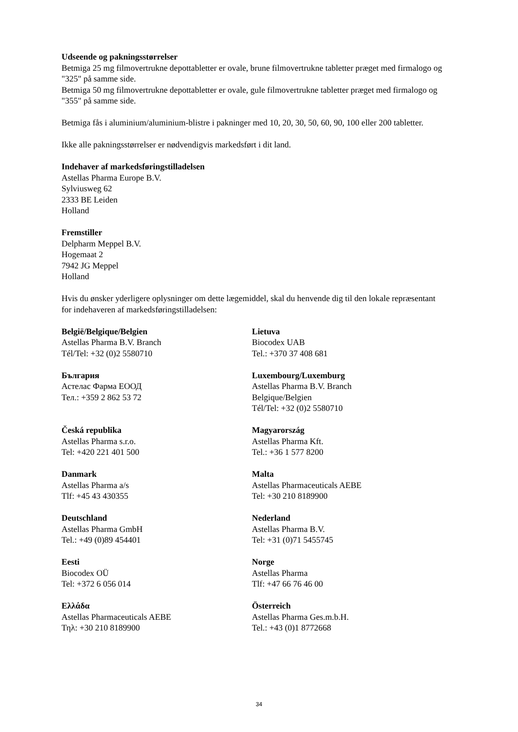Udseende og pakningsstørrelser
Betmiga 25 mg filmovertrukne depottabletter er ovale, brune filmovertrukne tabletter præget med firmalogo og "325" på samme side.
Betmiga 50 mg filmovertrukne depottabletter er ovale, gule filmovertrukne tabletter præget med firmalogo og "355" på samme side.
Betmiga fås i aluminium/aluminium-blistre i pakninger med 10, 20, 30, 50, 60, 90, 100 eller 200 tabletter.
Ikke alle pakningsstørrelser er nødvendigvis markedsført i dit land.
Indehaver af markedsføringstilladelsen
Astellas Pharma Europe B.V.
Sylviusweg 62
2333 BE Leiden
Holland
Fremstiller
Delpharm Meppel B.V.
Hogemaat 2
7942 JG Meppel
Holland
Hvis du ønsker yderligere oplysninger om dette lægemiddel, skal du henvende dig til den lokale repræsentant for indehaveren af markedsføringstilladelsen:
| België/Belgique/Belgien Astellas Pharma B.V. Branch Tél/Tel: +32 (0)2 5580710 | Lietuva Biocodex UAB Tel.: +370 37 408 681 |
| България Астелас Фарма ЕООД Тел.: +359 2 862 53 72 | Luxembourg/Luxemburg Astellas Pharma B.V. Branch Belgique/Belgien Tél/Tel: +32 (0)2 5580710 |
| Česká republika Astellas Pharma s.r.o. Tel: +420 221 401 500 | Magyarország Astellas Pharma Kft. Tel.: +36 1 577 8200 |
| Danmark Astellas Pharma a/s Tlf: +45 43 430355 | Malta Astellas Pharmaceuticals AEBE Tel: +30 210 8189900 |
| Deutschland Astellas Pharma GmbH Tel.: +49 (0)89 454401 | Nederland Astellas Pharma B.V. Tel: +31 (0)71 5455745 |
| Eesti Biocodex OÜ Tel: +372 6 056 014 | Norge Astellas Pharma Tlf: +47 66 76 46 00 |
| Ελλάδα Astellas Pharmaceuticals AEBE Τηλ: +30 210 8189900 | Österreich Astellas Pharma Ges.m.b.H. Tel.: +43 (0)1 8772668 |
34